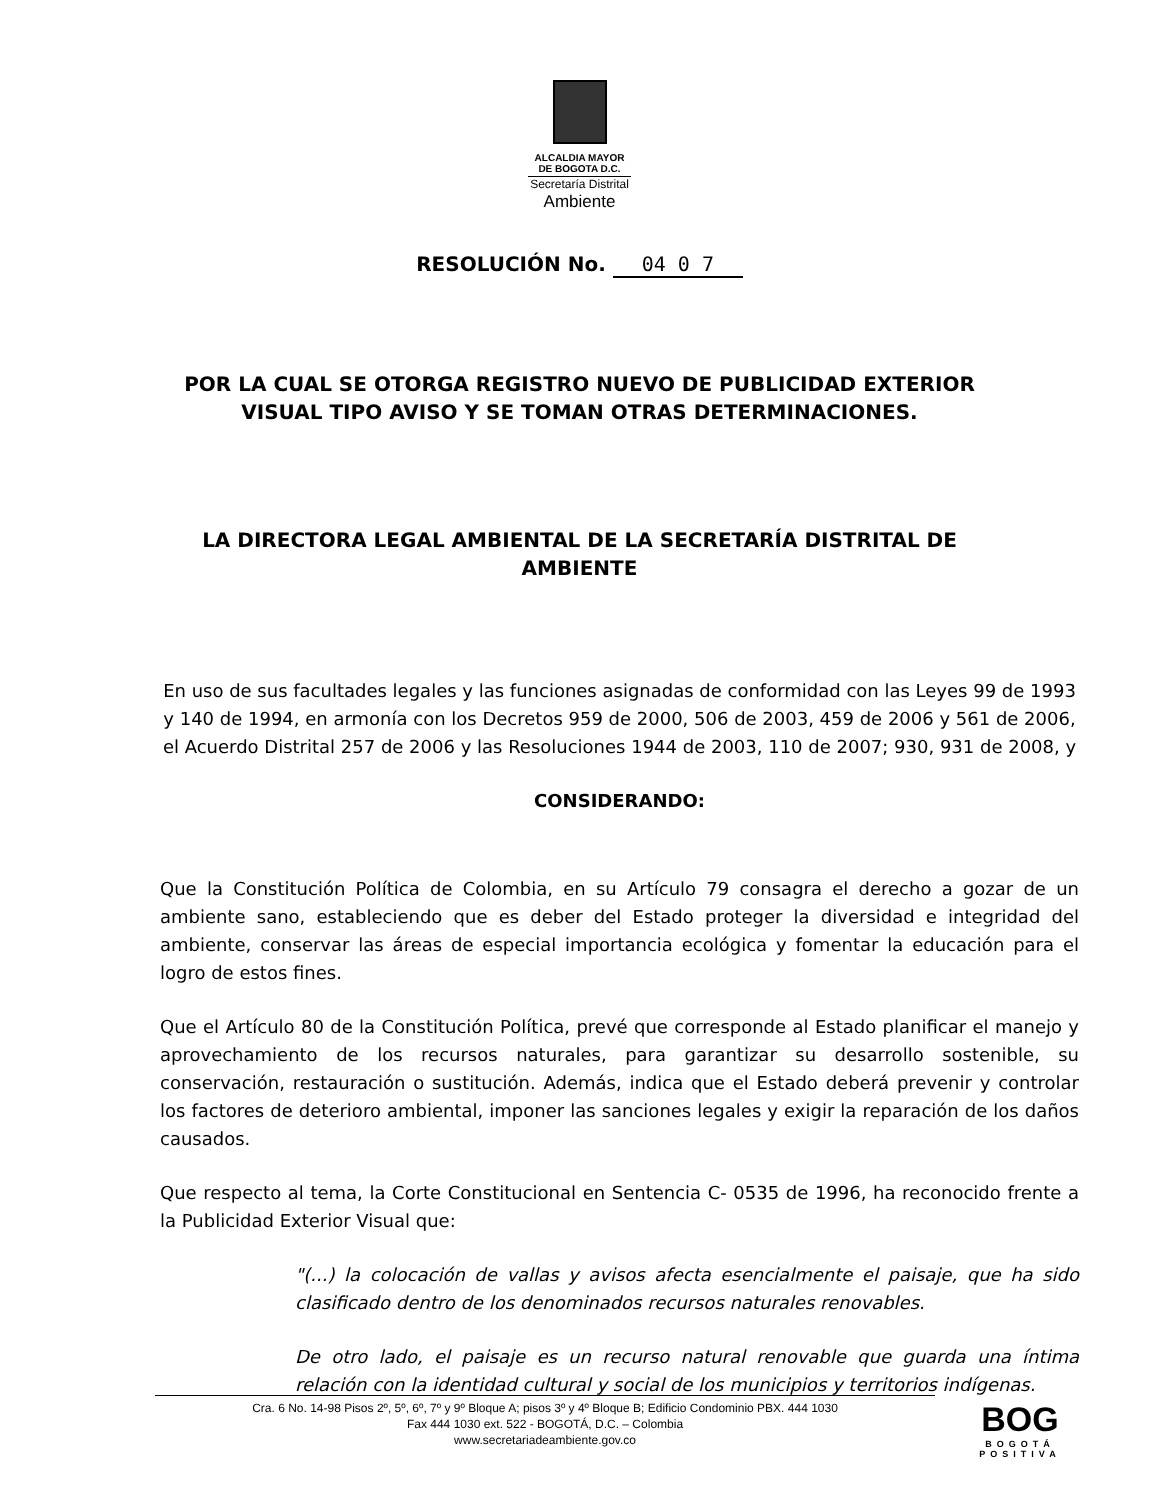ALCALDIA MAYOR
DE BOGOTA D.C.
Secretaría Distrital
Ambiente
RESOLUCIÓN No. 04 0 7
POR LA CUAL SE OTORGA REGISTRO NUEVO DE PUBLICIDAD EXTERIOR
VISUAL TIPO AVISO Y SE TOMAN OTRAS DETERMINACIONES.
LA DIRECTORA LEGAL AMBIENTAL DE LA SECRETARÍA DISTRITAL DE AMBIENTE
En uso de sus facultades legales y las funciones asignadas de conformidad con las Leyes 99 de 1993 y 140 de 1994, en armonía con los Decretos 959 de 2000, 506 de 2003, 459 de 2006 y 561 de 2006, el Acuerdo Distrital 257 de 2006 y las Resoluciones 1944 de 2003, 110 de 2007; 930, 931 de 2008, y
CONSIDERANDO:
Que la Constitución Política de Colombia, en su Artículo 79 consagra el derecho a gozar de un ambiente sano, estableciendo que es deber del Estado proteger la diversidad e integridad del ambiente, conservar las áreas de especial importancia ecológica y fomentar la educación para el logro de estos fines.
Que el Artículo 80 de la Constitución Política, prevé que corresponde al Estado planificar el manejo y aprovechamiento de los recursos naturales, para garantizar su desarrollo sostenible, su conservación, restauración o sustitución. Además, indica que el Estado deberá prevenir y controlar los factores de deterioro ambiental, imponer las sanciones legales y exigir la reparación de los daños causados.
Que respecto al tema, la Corte Constitucional en Sentencia C- 0535 de 1996, ha reconocido frente a la Publicidad Exterior Visual que:
"(...) la colocación de vallas y avisos afecta esencialmente el paisaje, que ha sido clasificado dentro de los denominados recursos naturales renovables.
De otro lado, el paisaje es un recurso natural renovable que guarda una íntima relación con la identidad cultural y social de los municipios y territorios indígenas.
Cra. 6 No. 14-98 Pisos 2º, 5º, 6º, 7º y 9º Bloque A; pisos 3º y 4º Bloque B; Edificio Condominio PBX. 444 1030
Fax 444 1030 ext. 522 - BOGOTÁ, D.C. – Colombia
www.secretariadeambiente.gov.co
BOG
BOGOTÁ
POSITIVA